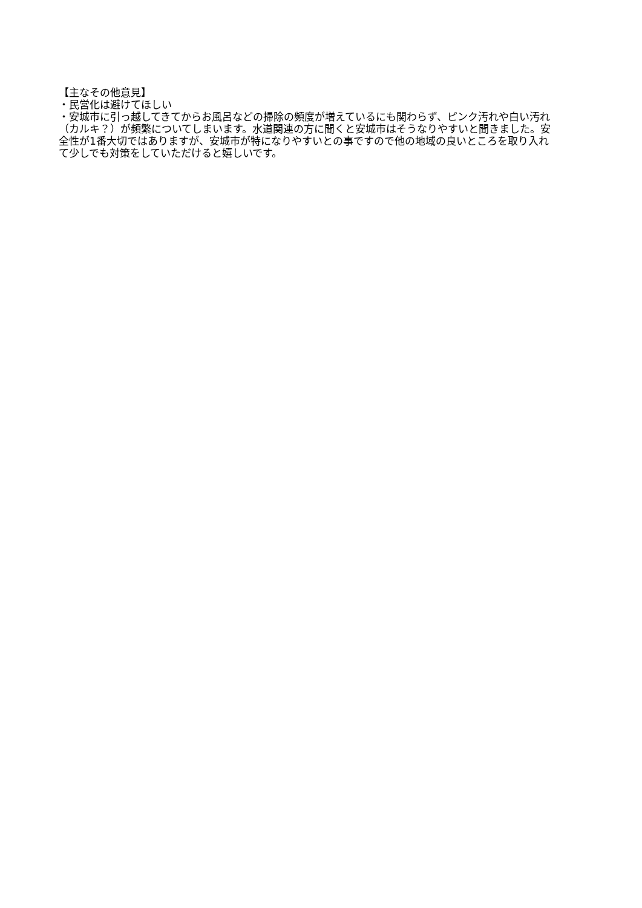【主なその他意見】
・民営化は避けてほしい
・安城市に引っ越してきてからお風呂などの掃除の頻度が増えているにも関わらず、ピンク汚れや白い汚れ（カルキ？）が頻繁についてしまいます。水道関連の方に聞くと安城市はそうなりやすいと聞きました。安全性が1番大切ではありますが、安城市が特になりやすいとの事ですので他の地域の良いところを取り入れて少しでも対策をしていただけると嬉しいです。